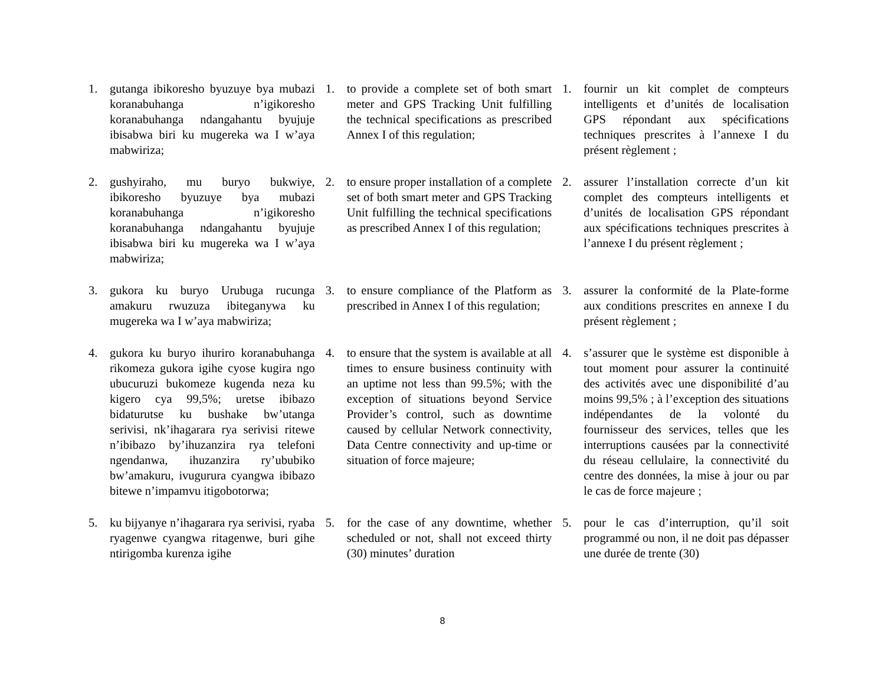| 1. | gutanga ibikoresho byuzuye bya mubazi koranabuhanga n’igikoresho koranabuhanga ndangahantu byujuje ibisabwa biri ku mugereka wa I w’aya mabwiriza; | 1. | to provide a complete set of both smart meter and GPS Tracking Unit fulfilling the technical specifications as prescribed Annex I of this regulation; | 1. | fournir un kit complet de compteurs intelligents et d’unités de localisation GPS répondant aux spécifications techniques prescrites à l’annexe I du présent règlement ; |
| 2. | gushyiraho, mu buryo bukwiye, ibikoresho byuzuye bya mubazi koranabuhanga n’igikoresho koranabuhanga ndangahantu byujuje ibisabwa biri ku mugereka wa I w’aya mabwiriza; | 2. | to ensure proper installation of a complete set of both smart meter and GPS Tracking Unit fulfilling the technical specifications as prescribed Annex I of this regulation; | 2. | assurer l’installation correcte d’un kit complet des compteurs intelligents et d’unités de localisation GPS répondant aux spécifications techniques prescrites à l’annexe I du présent règlement ; |
| 3. | gukora ku buryo Urubuga rucunga amakuru rwuzuza ibiteganywa ku mugereka wa I w’aya mabwiriza; | 3. | to ensure compliance of the Platform as prescribed in Annex I of this regulation; | 3. | assurer la conformité de la Plate-forme aux conditions prescrites en annexe I du présent règlement ; |
| 4. | gukora ku buryo ihuriro koranabuhanga rikomeza gukora igihe cyose kugira ngo ubucuruzi bukomeze kugenda neza ku kigero cya 99,5%; uretse ibibazo bidaturutse ku bushake bw’utanga serivisi, nk’ihagarara rya serivisi ritewe n’ibibazo by’ihuzanzira rya telefoni ngendanwa, ihuzanzira ry’ububiko bw’amakuru, ivugurura cyangwa ibibazo bitewe n’impamvu itigobotorwa; | 4. | to ensure that the system is available at all times to ensure business continuity with an uptime not less than 99.5%; with the exception of situations beyond Service Provider’s control, such as downtime caused by cellular Network connectivity, Data Centre connectivity and up-time or situation of force majeure; | 4. | s’assurer que le système est disponible à tout moment pour assurer la continuité des activités avec une disponibilité d’au moins 99,5% ; à l’exception des situations indépendantes de la volonté du fournisseur des services, telles que les interruptions causées par la connectivité du réseau cellulaire, la connectivité du centre des données, la mise à jour ou par le cas de force majeure ; |
| 5. | ku bijyanye n’ihagarara rya serivisi, ryaba ryagenwe cyangwa ritagenwe, buri gihe ntirigomba kurenza igihe | 5. | for the case of any downtime, whether scheduled or not, shall not exceed thirty (30) minutes’ duration | 5. | pour le cas d’interruption, qu’il soit programmé ou non, il ne doit pas dépasser une durée de trente (30) |
8